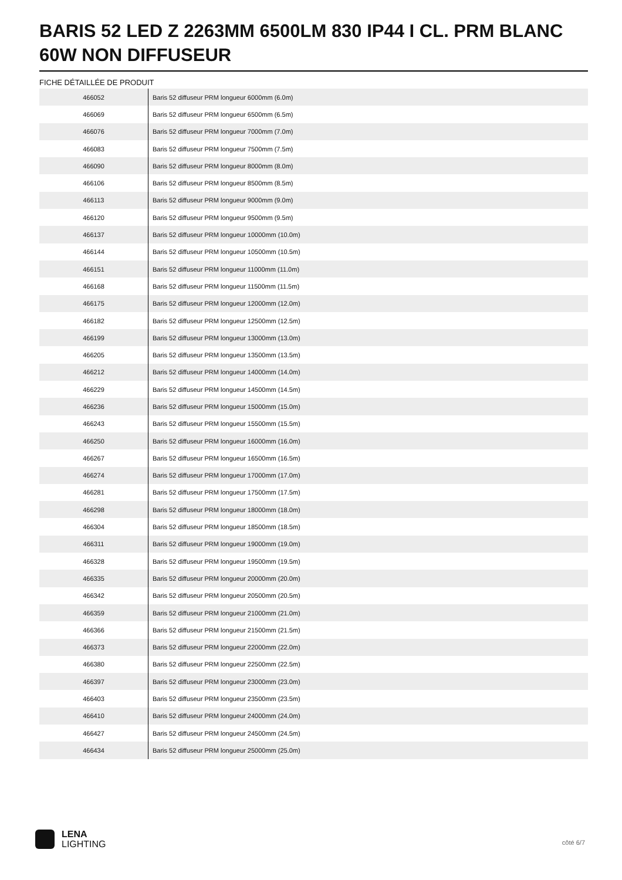BARIS 52 LED Z 2263MM 6500LM 830 IP44 I CL. PRM BLANC 60W NON DIFFUSEUR
FICHE DÉTAILLÉE DE PRODUIT
| 466052 | Baris 52 diffuseur PRM longueur 6000mm (6.0m) |
| 466069 | Baris 52 diffuseur PRM longueur 6500mm (6.5m) |
| 466076 | Baris 52 diffuseur PRM longueur 7000mm (7.0m) |
| 466083 | Baris 52 diffuseur PRM longueur 7500mm (7.5m) |
| 466090 | Baris 52 diffuseur PRM longueur 8000mm (8.0m) |
| 466106 | Baris 52 diffuseur PRM longueur 8500mm (8.5m) |
| 466113 | Baris 52 diffuseur PRM longueur 9000mm (9.0m) |
| 466120 | Baris 52 diffuseur PRM longueur 9500mm (9.5m) |
| 466137 | Baris 52 diffuseur PRM longueur 10000mm (10.0m) |
| 466144 | Baris 52 diffuseur PRM longueur 10500mm (10.5m) |
| 466151 | Baris 52 diffuseur PRM longueur 11000mm (11.0m) |
| 466168 | Baris 52 diffuseur PRM longueur 11500mm (11.5m) |
| 466175 | Baris 52 diffuseur PRM longueur 12000mm (12.0m) |
| 466182 | Baris 52 diffuseur PRM longueur 12500mm (12.5m) |
| 466199 | Baris 52 diffuseur PRM longueur 13000mm (13.0m) |
| 466205 | Baris 52 diffuseur PRM longueur 13500mm (13.5m) |
| 466212 | Baris 52 diffuseur PRM longueur 14000mm (14.0m) |
| 466229 | Baris 52 diffuseur PRM longueur 14500mm (14.5m) |
| 466236 | Baris 52 diffuseur PRM longueur 15000mm (15.0m) |
| 466243 | Baris 52 diffuseur PRM longueur 15500mm (15.5m) |
| 466250 | Baris 52 diffuseur PRM longueur 16000mm (16.0m) |
| 466267 | Baris 52 diffuseur PRM longueur 16500mm (16.5m) |
| 466274 | Baris 52 diffuseur PRM longueur 17000mm (17.0m) |
| 466281 | Baris 52 diffuseur PRM longueur 17500mm (17.5m) |
| 466298 | Baris 52 diffuseur PRM longueur 18000mm (18.0m) |
| 466304 | Baris 52 diffuseur PRM longueur 18500mm (18.5m) |
| 466311 | Baris 52 diffuseur PRM longueur 19000mm (19.0m) |
| 466328 | Baris 52 diffuseur PRM longueur 19500mm (19.5m) |
| 466335 | Baris 52 diffuseur PRM longueur 20000mm (20.0m) |
| 466342 | Baris 52 diffuseur PRM longueur 20500mm (20.5m) |
| 466359 | Baris 52 diffuseur PRM longueur 21000mm (21.0m) |
| 466366 | Baris 52 diffuseur PRM longueur 21500mm (21.5m) |
| 466373 | Baris 52 diffuseur PRM longueur 22000mm (22.0m) |
| 466380 | Baris 52 diffuseur PRM longueur 22500mm (22.5m) |
| 466397 | Baris 52 diffuseur PRM longueur 23000mm (23.0m) |
| 466403 | Baris 52 diffuseur PRM longueur 23500mm (23.5m) |
| 466410 | Baris 52 diffuseur PRM longueur 24000mm (24.0m) |
| 466427 | Baris 52 diffuseur PRM longueur 24500mm (24.5m) |
| 466434 | Baris 52 diffuseur PRM longueur 25000mm (25.0m) |
LENA
LIGHTING
côté 6/7